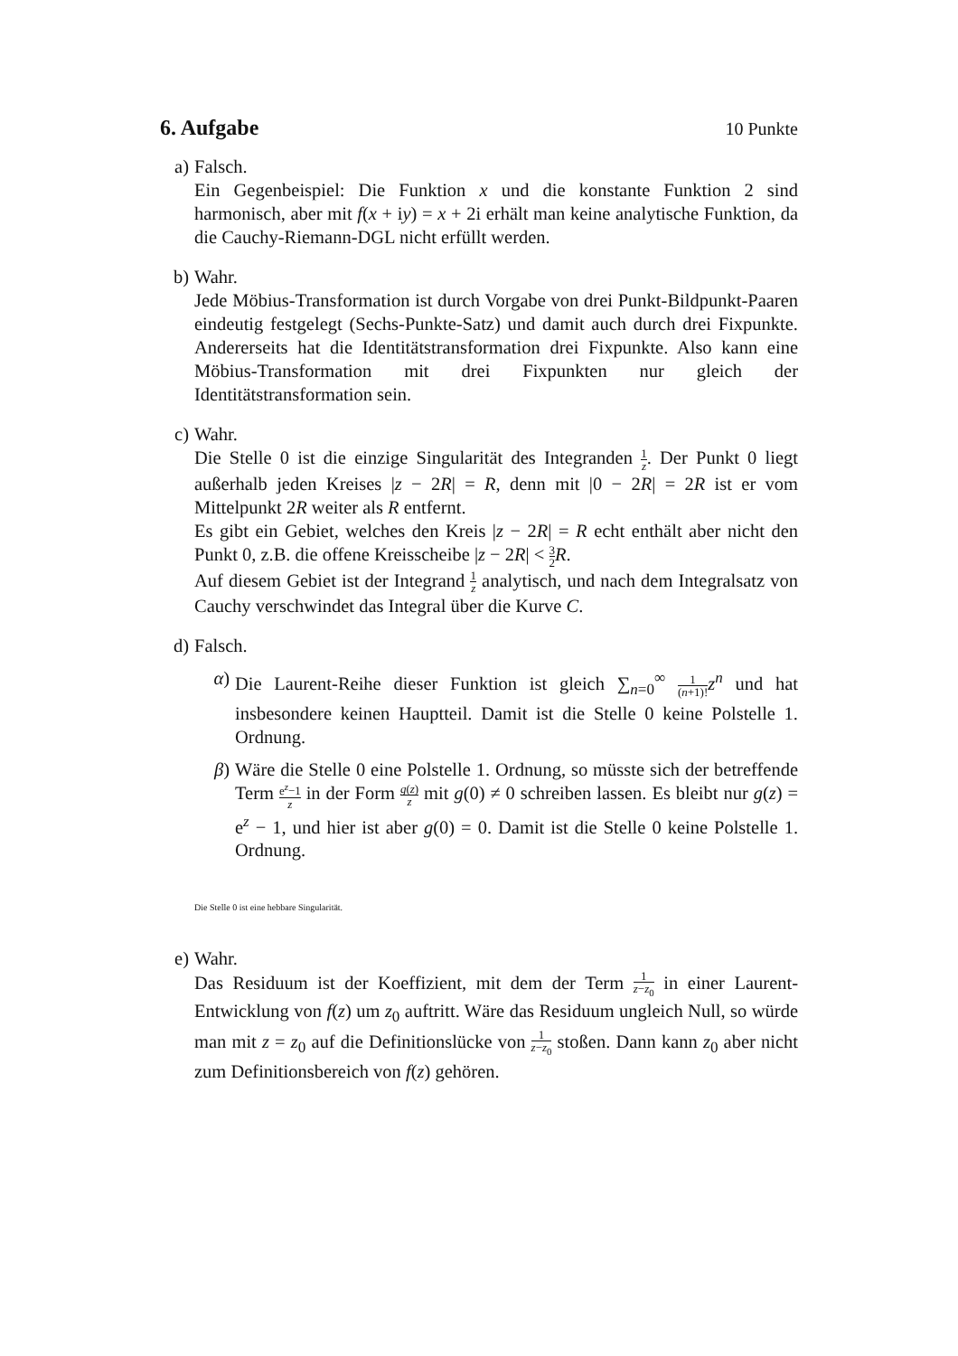6. Aufgabe 10 Punkte
a) Falsch.
Ein Gegenbeispiel: Die Funktion x und die konstante Funktion 2 sind harmonisch, aber mit f(x + iy) = x + 2i erhält man keine analytische Funktion, da die Cauchy-Riemann-DGL nicht erfüllt werden.
b) Wahr.
Jede Möbius-Transformation ist durch Vorgabe von drei Punkt-Bildpunkt-Paaren eindeutig festgelegt (Sechs-Punkte-Satz) und damit auch durch drei Fixpunkte. Andererseits hat die Identitätstransformation drei Fixpunkte. Also kann eine Möbius-Transformation mit drei Fixpunkten nur gleich der Identitätstransformation sein.
c) Wahr.
Die Stelle 0 ist die einzige Singularität des Integranden 1 z. Der Punkt 0 liegt außerhalb jeden Kreises |z − 2R| = R, denn mit |0 − 2R| = 2R ist er vom Mittelpunkt 2R weiter als R entfernt.
Es gibt ein Gebiet, welches den Kreis |z − 2R| = R echt enthält aber nicht den Punkt 0, z.B. die offene Kreisscheibe |z − 2R| < 3 2 R.
Auf diesem Gebiet ist der Integrand 1 z analytisch, und nach dem Integralsatz von Cauchy verschwindet das Integral über die Kurve C.
d) Falsch.
α) Die Laurent-Reihe dieser Funktion ist gleich ∑<sub>n=0</sub><sup>∞</sup> 1 (n+1)!z<sup>n</sup> und hat insbesondere keinen Hauptteil. Damit ist die Stelle 0 keine Polstelle 1. Ordnung.
β) Wäre die Stelle 0 eine Polstelle 1. Ordnung, so müsste sich der betreffende Term e<sup>z</sup>−1 z in der Form g(z) z mit g(0) ≠ 0 schreiben lassen. Es bleibt nur g(z) = e<sup>z</sup> − 1, und hier ist aber g(0) = 0. Damit ist die Stelle 0 keine Polstelle 1. Ordnung.
Die Stelle 0 ist eine hebbare Singularität.
e) Wahr.
Das Residuum ist der Koeffizient, mit dem der Term 1 z−z<sub>0</sub> in einer Laurent-Entwicklung von f(z) um z<sub>0</sub> auftritt. Wäre das Residuum ungleich Null, so würde man mit z = z<sub>0</sub> auf die Definitionslücke von 1 z−z<sub>0</sub> stoßen. Dann kann z<sub>0</sub> aber nicht zum Definitionsbereich von f(z) gehören.